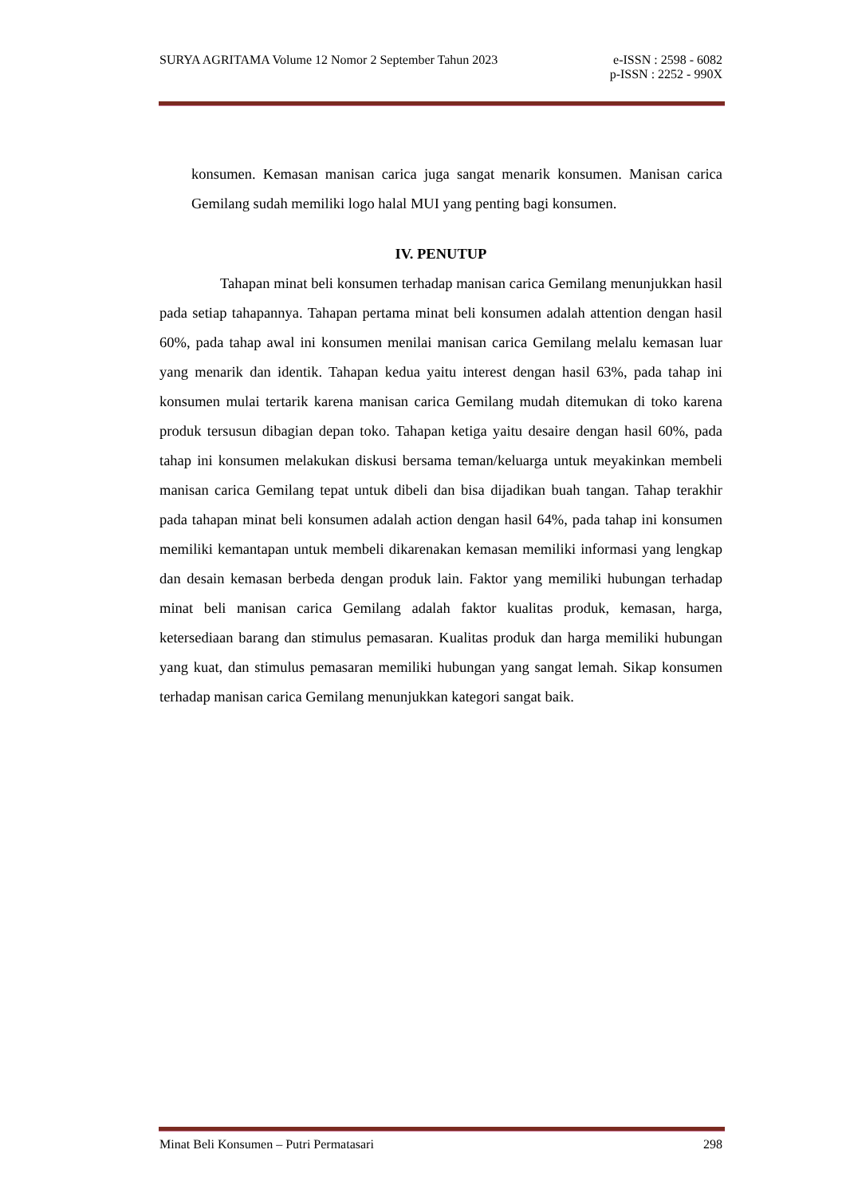SURYA AGRITAMA Volume 12 Nomor 2 September Tahun 2023 e-ISSN : 2598 - 6082
p-ISSN : 2252 - 990X
konsumen. Kemasan manisan carica juga sangat menarik konsumen. Manisan carica Gemilang sudah memiliki logo halal MUI yang penting bagi konsumen.
IV. PENUTUP
Tahapan minat beli konsumen terhadap manisan carica Gemilang menunjukkan hasil pada setiap tahapannya. Tahapan pertama minat beli konsumen adalah attention dengan hasil 60%, pada tahap awal ini konsumen menilai manisan carica Gemilang melalu kemasan luar yang menarik dan identik. Tahapan kedua yaitu interest dengan hasil 63%, pada tahap ini konsumen mulai tertarik karena manisan carica Gemilang mudah ditemukan di toko karena produk tersusun dibagian depan toko. Tahapan ketiga yaitu desaire dengan hasil 60%, pada tahap ini konsumen melakukan diskusi bersama teman/keluarga untuk meyakinkan membeli manisan carica Gemilang tepat untuk dibeli dan bisa dijadikan buah tangan. Tahap terakhir pada tahapan minat beli konsumen adalah action dengan hasil 64%, pada tahap ini konsumen memiliki kemantapan untuk membeli dikarenakan kemasan memiliki informasi yang lengkap dan desain kemasan berbeda dengan produk lain. Faktor yang memiliki hubungan terhadap minat beli manisan carica Gemilang adalah faktor kualitas produk, kemasan, harga, ketersediaan barang dan stimulus pemasaran. Kualitas produk dan harga memiliki hubungan yang kuat, dan stimulus pemasaran memiliki hubungan yang sangat lemah. Sikap konsumen terhadap manisan carica Gemilang menunjukkan kategori sangat baik.
Minat Beli Konsumen – Putri Permatasari 298